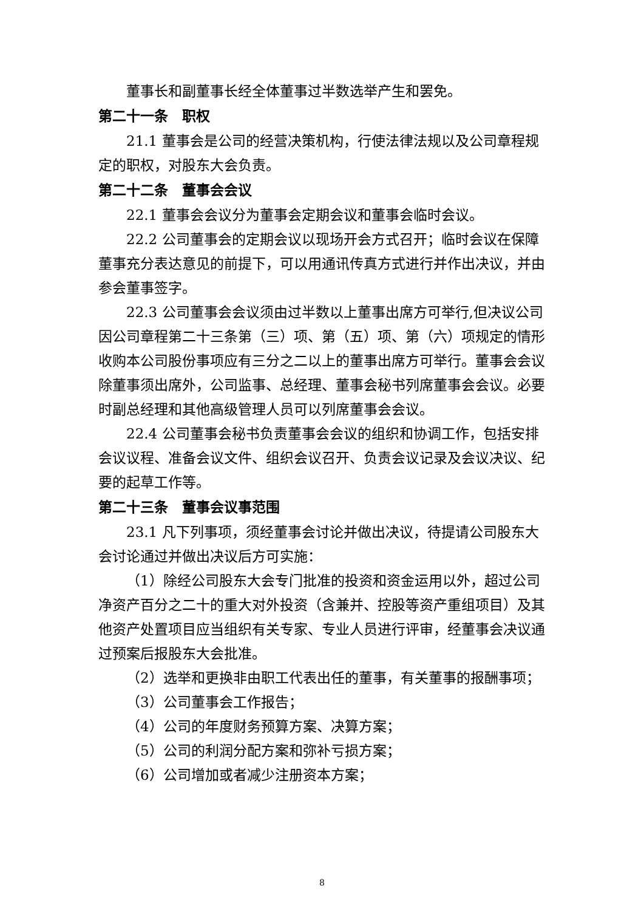董事长和副董事长经全体董事过半数选举产生和罢免。
第二十一条　职权
21.1 董事会是公司的经营决策机构，行使法律法规以及公司章程规定的职权，对股东大会负责。
第二十二条　董事会会议
22.1 董事会会议分为董事会定期会议和董事会临时会议。
22.2 公司董事会的定期会议以现场开会方式召开；临时会议在保障董事充分表达意见的前提下，可以用通讯传真方式进行并作出决议，并由参会董事签字。
22.3 公司董事会会议须由过半数以上董事出席方可举行,但决议公司因公司章程第二十三条第（三）项、第（五）项、第（六）项规定的情形收购本公司股份事项应有三分之二以上的董事出席方可举行。董事会会议除董事须出席外，公司监事、总经理、董事会秘书列席董事会会议。必要时副总经理和其他高级管理人员可以列席董事会会议。
22.4 公司董事会秘书负责董事会会议的组织和协调工作，包括安排会议议程、准备会议文件、组织会议召开、负责会议记录及会议决议、纪要的起草工作等。
第二十三条　董事会议事范围
23.1 凡下列事项，须经董事会讨论并做出决议，待提请公司股东大会讨论通过并做出决议后方可实施：
（1）除经公司股东大会专门批准的投资和资金运用以外，超过公司净资产百分之二十的重大对外投资（含兼并、控股等资产重组项目）及其他资产处置项目应当组织有关专家、专业人员进行评审，经董事会决议通过预案后报股东大会批准。
（2）选举和更换非由职工代表出任的董事，有关董事的报酬事项；
（3）公司董事会工作报告；
（4）公司的年度财务预算方案、决算方案；
（5）公司的利润分配方案和弥补亏损方案；
（6）公司增加或者减少注册资本方案；
8